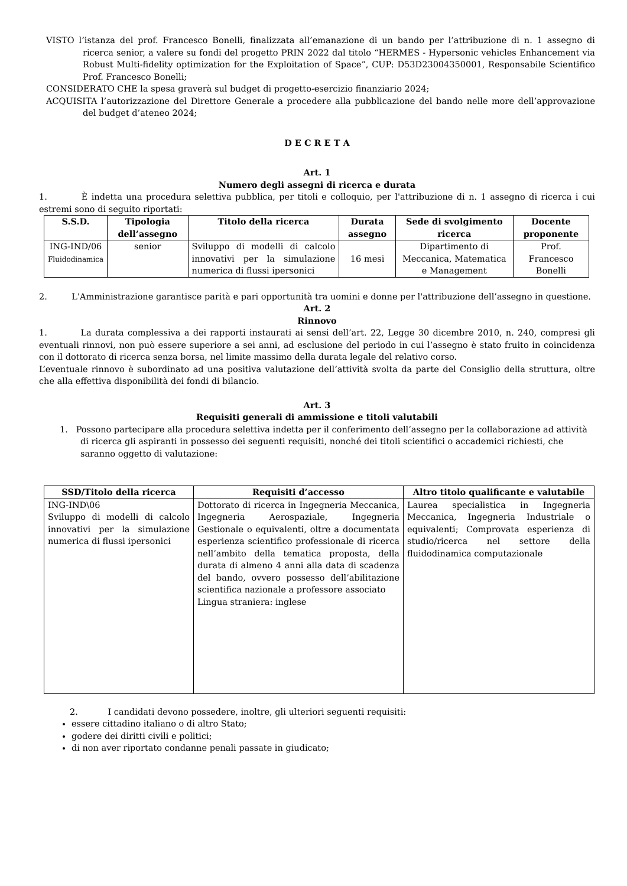VISTO l’istanza del prof. Francesco Bonelli, finalizzata all’emanazione di un bando per l’attribuzione di n. 1 assegno di ricerca senior, a valere su fondi del progetto PRIN 2022 dal titolo “HERMES - Hypersonic vehicles Enhancement via Robust Multi-fidelity optimization for the Exploitation of Space”, CUP: D53D23004350001, Responsabile Scientifico Prof. Francesco Bonelli;
CONSIDERATO CHE la spesa graverà sul budget di progetto-esercizio finanziario 2024;
ACQUISITA l’autorizzazione del Direttore Generale a procedere alla pubblicazione del bando nelle more dell’approvazione del budget d’ateneo 2024;
D E C R E T A
Art. 1
Numero degli assegni di ricerca e durata
1. È indetta una procedura selettiva pubblica, per titoli e colloquio, per l'attribuzione di n. 1 assegno di ricerca i cui estremi sono di seguito riportati:
| S.S.D. | Tipologia dell’assegno | Titolo della ricerca | Durata assegno | Sede di svolgimento ricerca | Docente proponente |
| --- | --- | --- | --- | --- | --- |
| ING-IND/06 Fluidodinamica | senior | Sviluppo di modelli di calcolo innovativi per la simulazione numerica di flussi ipersonici | 16 mesi | Dipartimento di Meccanica, Matematica e Management | Prof. Francesco Bonelli |
2. L'Amministrazione garantisce parità e pari opportunità tra uomini e donne per l'attribuzione dell’assegno in questione.
Art. 2
Rinnovo
1. La durata complessiva a dei rapporti instaurati ai sensi dell’art. 22, Legge 30 dicembre 2010, n. 240, compresi gli eventuali rinnovi, non può essere superiore a sei anni, ad esclusione del periodo in cui l’assegno è stato fruito in coincidenza con il dottorato di ricerca senza borsa, nel limite massimo della durata legale del relativo corso.
L’eventuale rinnovo è subordinato ad una positiva valutazione dell’attività svolta da parte del Consiglio della struttura, oltre che alla effettiva disponibilità dei fondi di bilancio.
Art. 3
Requisiti generali di ammissione e titoli valutabili
1. Possono partecipare alla procedura selettiva indetta per il conferimento dell’assegno per la collaborazione ad attività di ricerca gli aspiranti in possesso dei seguenti requisiti, nonché dei titoli scientifici o accademici richiesti, che saranno oggetto di valutazione:
| SSD/Titolo della ricerca | Requisiti d’accesso | Altro titolo qualificante e valutabile |
| --- | --- | --- |
| ING-IND\06 Sviluppo di modelli di calcolo innovativi per la simulazione numerica di flussi ipersonici | Dottorato di ricerca in Ingegneria Meccanica, Ingegneria Aerospaziale, Ingegneria Gestionale o equivalenti, oltre a documentata esperienza scientifico professionale di ricerca nell’ambito della tematica proposta, della durata di almeno 4 anni alla data di scadenza del bando, ovvero possesso dell’abilitazione scientifica nazionale a professore associato Lingua straniera: inglese | Laurea specialistica in Ingegneria Meccanica, Ingegneria Industriale o equivalenti; Comprovata esperienza di studio/ricerca nel settore della fluidodinamica computazionale |
2. I candidati devono possedere, inoltre, gli ulteriori seguenti requisiti:
essere cittadino italiano o di altro Stato;
godere dei diritti civili e politici;
di non aver riportato condanne penali passate in giudicato;